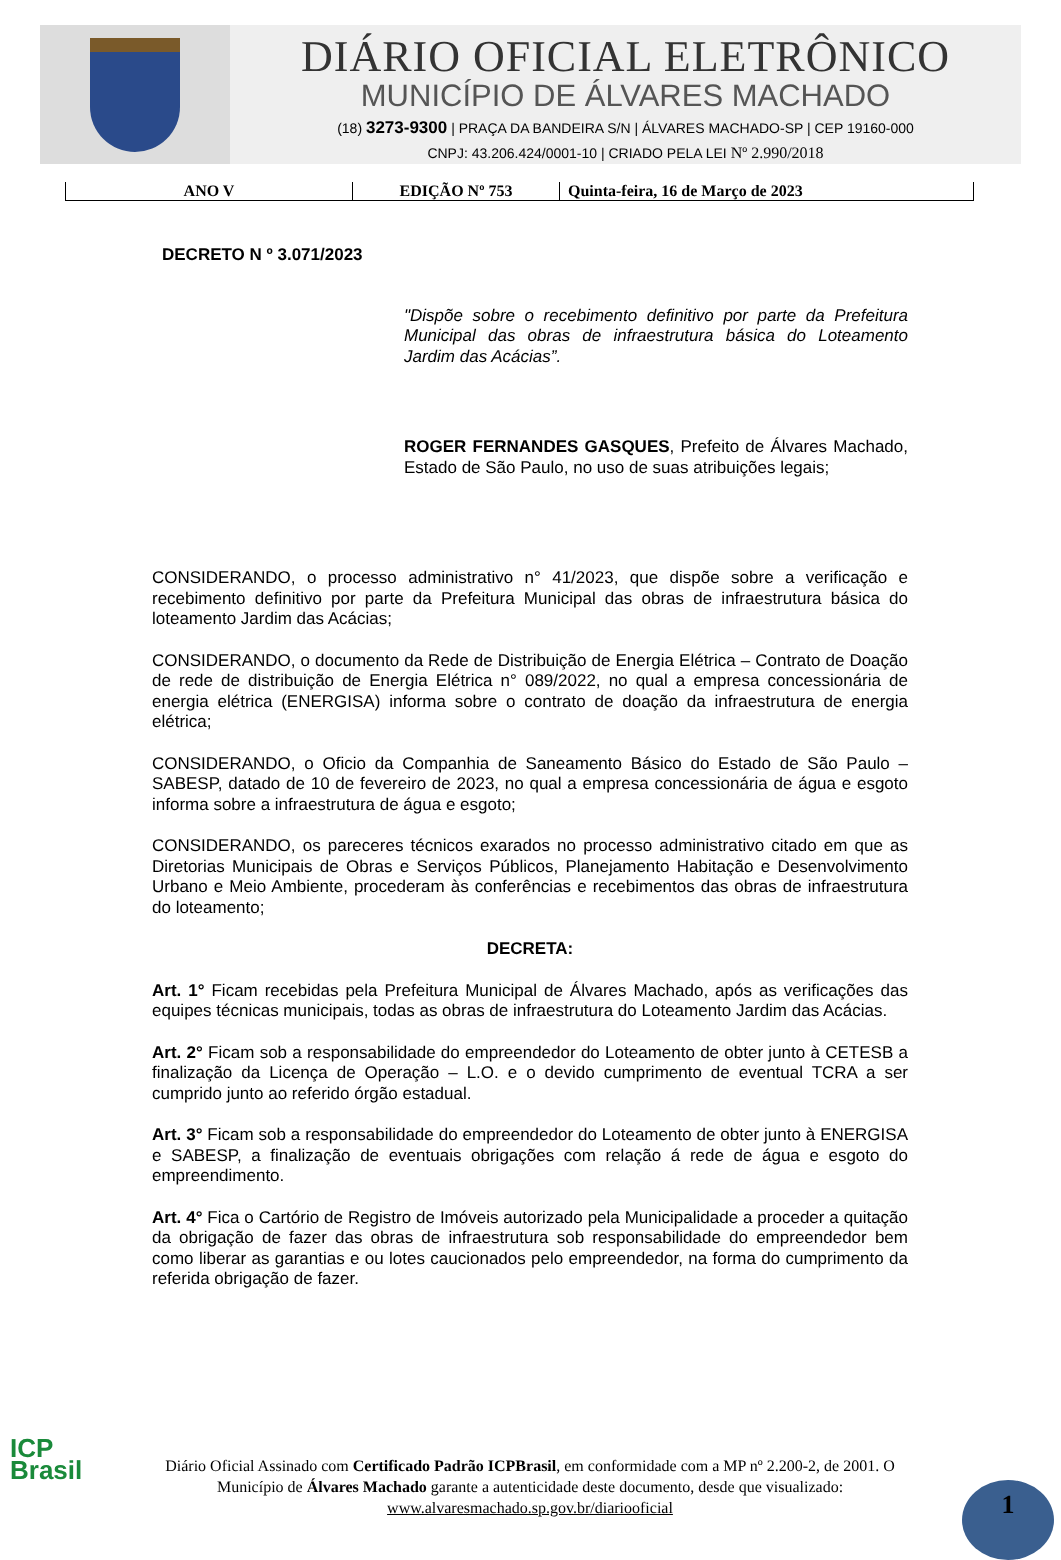DIÁRIO OFICIAL ELETRÔNICO
MUNICÍPIO DE ÁLVARES MACHADO
(18) 3273-9300 | PRAÇA DA BANDEIRA S/N | ÁLVARES MACHADO-SP | CEP 19160-000
CNPJ: 43.206.424/0001-10 | CRIADO PELA LEI Nº 2.990/2018
| ANO V | EDIÇÃO Nº 753 | Quinta-feira, 16 de Março de 2023 |
DECRETO N º 3.071/2023
"Dispõe sobre o recebimento definitivo por parte da Prefeitura Municipal das obras de infraestrutura básica do Loteamento Jardim das Acácias”.
ROGER FERNANDES GASQUES, Prefeito de Álvares Machado, Estado de São Paulo, no uso de suas atribuições legais;
CONSIDERANDO, o processo administrativo n° 41/2023, que dispõe sobre a verificação e recebimento definitivo por parte da Prefeitura Municipal das obras de infraestrutura básica do loteamento Jardim das Acácias;
CONSIDERANDO, o documento da Rede de Distribuição de Energia Elétrica – Contrato de Doação de rede de distribuição de Energia Elétrica n° 089/2022, no qual a empresa concessionária de energia elétrica (ENERGISA) informa sobre o contrato de doação da infraestrutura de energia elétrica;
CONSIDERANDO, o Oficio da Companhia de Saneamento Básico do Estado de São Paulo – SABESP, datado de 10 de fevereiro de 2023, no qual a empresa concessionária de água e esgoto informa sobre a infraestrutura de água e esgoto;
CONSIDERANDO, os pareceres técnicos exarados no processo administrativo citado em que as Diretorias Municipais de Obras e Serviços Públicos, Planejamento Habitação e Desenvolvimento Urbano e Meio Ambiente, procederam às conferências e recebimentos das obras de infraestrutura do loteamento;
DECRETA:
Art. 1° Ficam recebidas pela Prefeitura Municipal de Álvares Machado, após as verificações das equipes técnicas municipais, todas as obras de infraestrutura do Loteamento Jardim das Acácias.
Art. 2° Ficam sob a responsabilidade do empreendedor do Loteamento de obter junto à CETESB a finalização da Licença de Operação – L.O. e o devido cumprimento de eventual TCRA a ser cumprido junto ao referido órgão estadual.
Art. 3° Ficam sob a responsabilidade do empreendedor do Loteamento de obter junto à ENERGISA e SABESP, a finalização de eventuais obrigações com relação á rede de água e esgoto do empreendimento.
Art. 4° Fica o Cartório de Registro de Imóveis autorizado pela Municipalidade a proceder a quitação da obrigação de fazer das obras de infraestrutura sob responsabilidade do empreendedor bem como liberar as garantias e ou lotes caucionados pelo empreendedor, na forma do cumprimento da referida obrigação de fazer.
ICP
Brasil
Diário Oficial Assinado com Certificado Padrão ICPBrasil, em conformidade com a MP nº 2.200-2, de 2001. O Município de Álvares Machado garante a autenticidade deste documento, desde que visualizado: www.alvaresmachado.sp.gov.br/diariooficial
1